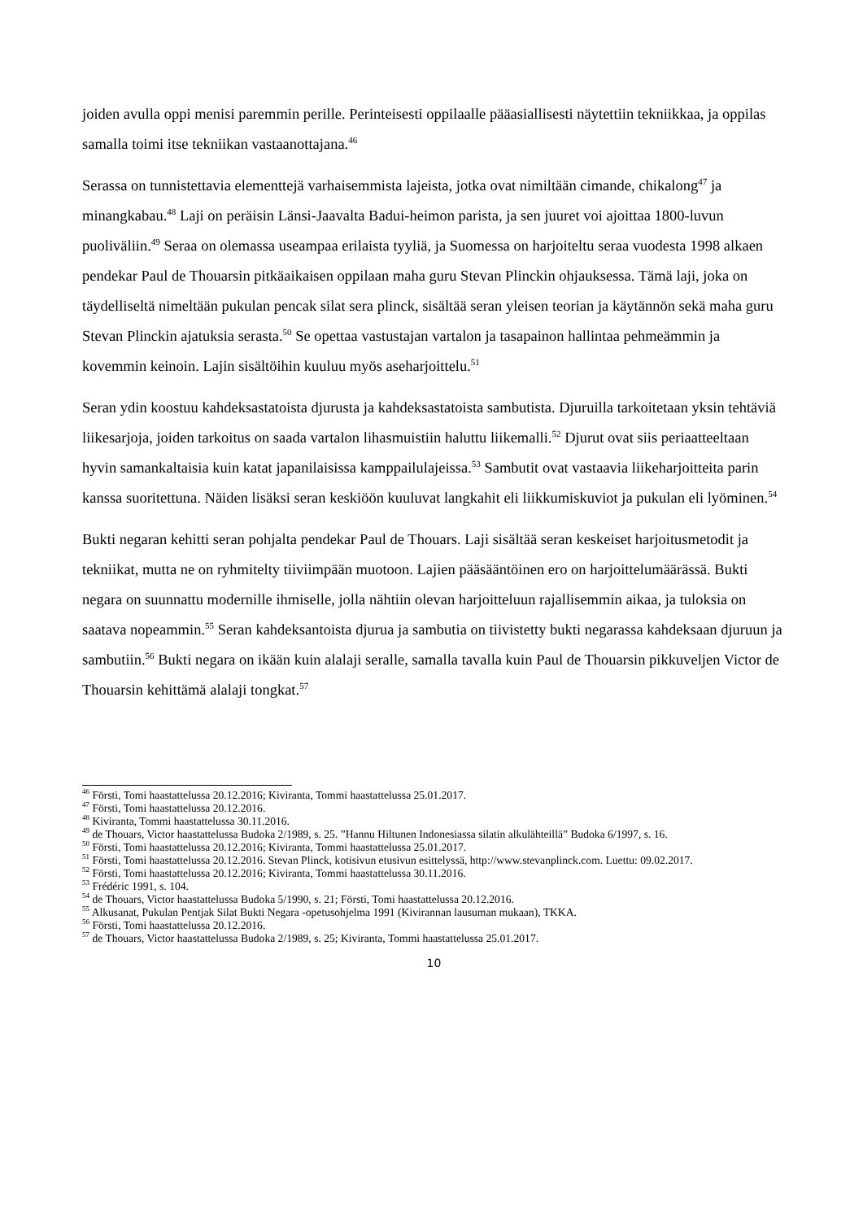joiden avulla oppi menisi paremmin perille. Perinteisesti oppilaalle pääasiallisesti näytettiin tekniikkaa, ja oppilas samalla toimi itse tekniikan vastaanottajana.<sup>46</sup>
Serassa on tunnistettavia elementtejä varhaisemmista lajeista, jotka ovat nimiltään cimande, chikalong<sup>47</sup> ja minangkabau.<sup>48</sup> Laji on peräisin Länsi-Jaavalta Badui-heimon parista, ja sen juuret voi ajoittaa 1800-luvun puoliväliin.<sup>49</sup> Seraa on olemassa useampaa erilaista tyyliä, ja Suomessa on harjoiteltu seraa vuodesta 1998 alkaen pendekar Paul de Thouarsin pitkäaikaisen oppilaan maha guru Stevan Plinckin ohjauksessa. Tämä laji, joka on täydelliseltä nimeltään pukulan pencak silat sera plinck, sisältää seran yleisen teorian ja käytännön sekä maha guru Stevan Plinckin ajatuksia serasta.<sup>50</sup> Se opettaa vastustajan vartalon ja tasapainon hallintaa pehmeämmin ja kovemmin keinoin. Lajin sisältöihin kuuluu myös aseharjoittelu.<sup>51</sup>
Seran ydin koostuu kahdeksastatoista djurusta ja kahdeksastatoista sambutista. Djuruilla tarkoitetaan yksin tehtäviä liikesarjoja, joiden tarkoitus on saada vartalon lihasmuistiin haluttu liikemalli.<sup>52</sup> Djurut ovat siis periaatteeltaan hyvin samankaltaisia kuin katat japanilaisissa kamppailulajeissa.<sup>53</sup> Sambutit ovat vastaavia liikeharjoitteita parin kanssa suoritettuna. Näiden lisäksi seran keskiöön kuuluvat langkahit eli liikkumiskuviot ja pukulan eli lyöminen.<sup>54</sup>
Bukti negaran kehitti seran pohjalta pendekar Paul de Thouars. Laji sisältää seran keskeiset harjoitusmetodit ja tekniikat, mutta ne on ryhmitelty tiiviimpään muotoon. Lajien pääsääntöinen ero on harjoittelumäärässä. Bukti negara on suunnattu modernille ihmiselle, jolla nähtiin olevan harjoitteluun rajallisemmin aikaa, ja tuloksia on saatava nopeammin.<sup>55</sup> Seran kahdeksantoista djurua ja sambutia on tiivistetty bukti negarassa kahdeksaan djuruun ja sambutiin.<sup>56</sup> Bukti negara on ikään kuin alalaji seralle, samalla tavalla kuin Paul de Thouarsin pikkuveljen Victor de Thouarsin kehittämä alalaji tongkat.<sup>57</sup>
<sup>46</sup> Försti, Tomi haastattelussa 20.12.2016; Kiviranta, Tommi haastattelussa 25.01.2017.
<sup>47</sup> Försti, Tomi haastattelussa 20.12.2016.
<sup>48</sup> Kiviranta, Tommi haastattelussa 30.11.2016.
<sup>49</sup> de Thouars, Victor haastattelussa Budoka 2/1989, s. 25. ”Hannu Hiltunen Indonesiassa silatin alkulähteillä” Budoka 6/1997, s. 16.
<sup>50</sup> Försti, Tomi haastattelussa 20.12.2016; Kiviranta, Tommi haastattelussa 25.01.2017.
<sup>51</sup> Försti, Tomi haastattelussa 20.12.2016. Stevan Plinck, kotisivun etusivun esittelyssä, http://www.stevanplinck.com. Luettu: 09.02.2017.
<sup>52</sup> Försti, Tomi haastattelussa 20.12.2016; Kiviranta, Tommi haastattelussa 30.11.2016.
<sup>53</sup> Frédéric 1991, s. 104.
<sup>54</sup> de Thouars, Victor haastattelussa Budoka 5/1990, s. 21; Försti, Tomi haastattelussa 20.12.2016.
<sup>55</sup> Alkusanat, Pukulan Pentjak Silat Bukti Negara -opetusohjelma 1991 (Kivirannan lausuman mukaan), TKKA.
<sup>56</sup> Försti, Tomi haastattelussa 20.12.2016.
<sup>57</sup> de Thouars, Victor haastattelussa Budoka 2/1989, s. 25; Kiviranta, Tommi haastattelussa 25.01.2017.
10